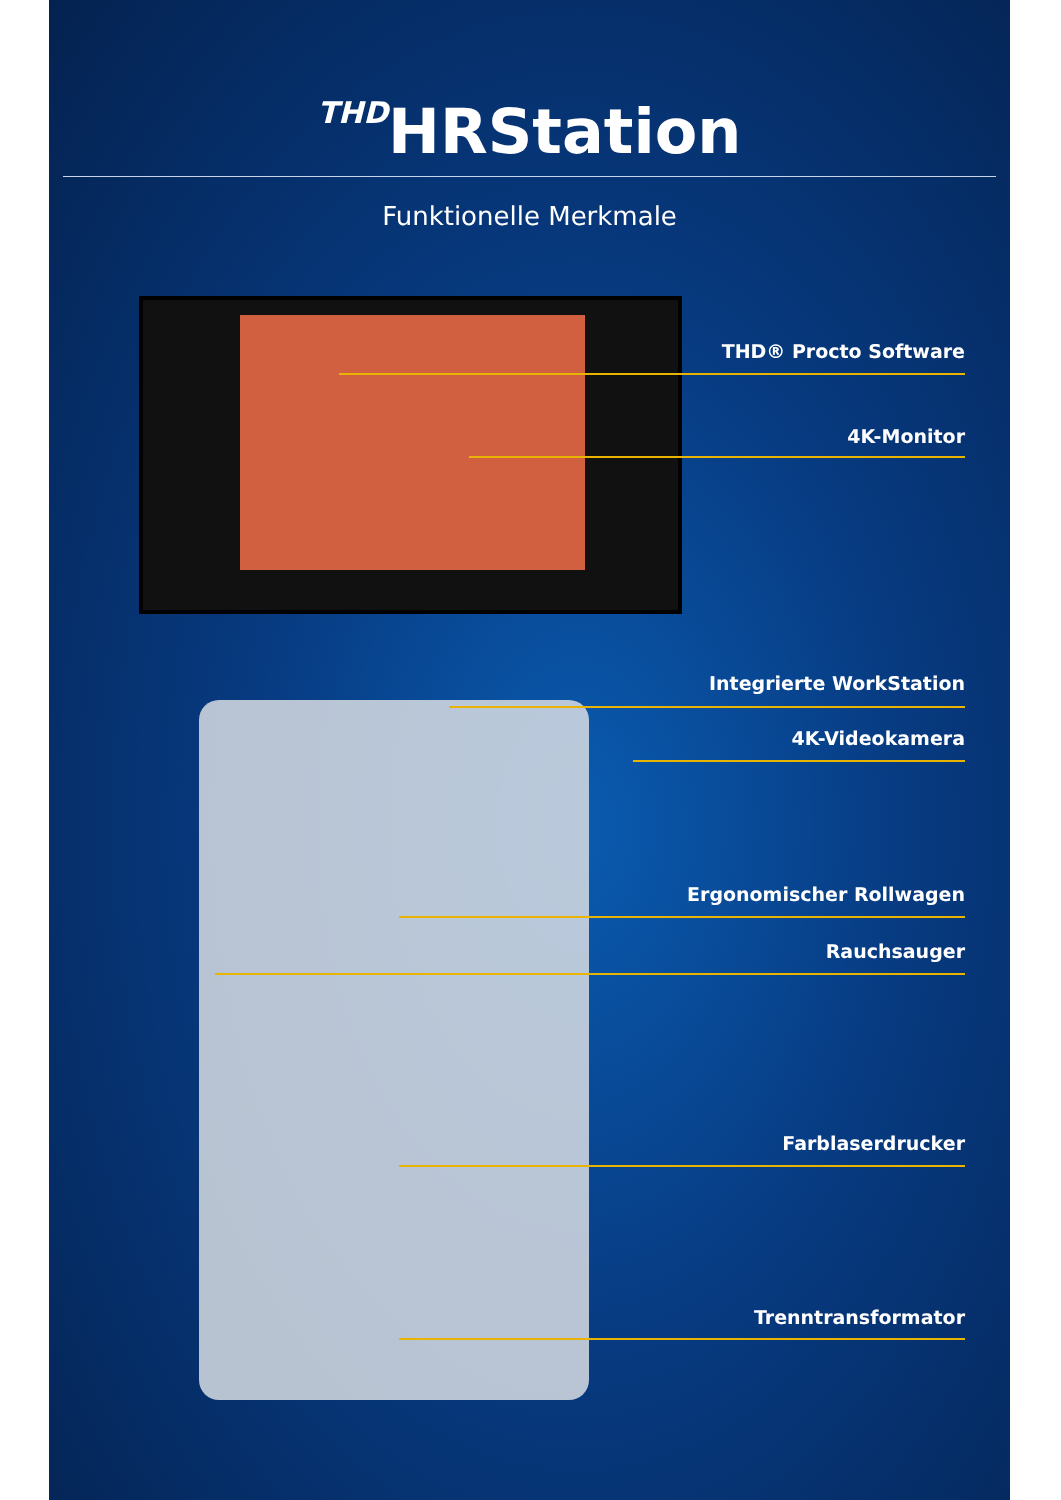THDHRStation
Funktionelle Merkmale
THD® Procto Software
4K-Monitor
Integrierte WorkStation
4K-Videokamera
Ergonomischer Rollwagen
Rauchsauger
Farblaserdrucker
Trenntransformator